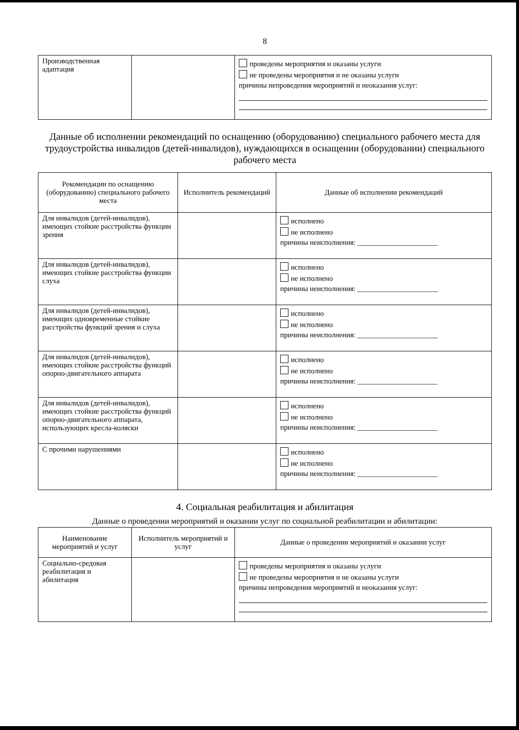8
| Производственная адаптация | | проведены мероприятия и оказаны услуги не проведены мероприятия и не оказаны услуги причины непроведения мероприятий и неоказания услуг: |
Данные об исполнении рекомендаций по оснащению (оборудованию) специального рабочего места для трудоустройства инвалидов (детей-инвалидов), нуждающихся в оснащении (оборудовании) специального рабочего места
| Рекомендации по оснащению (оборудованию) специального рабочего места | Исполнитель рекомендаций | Данные об исполнении рекомендаций |
| --- | --- | --- |
| Для инвалидов (детей-инвалидов), имеющих стойкие расстройства функции зрения | | исполнено не исполнено причины неисполнения: ______________________ |
| Для инвалидов (детей-инвалидов), имеющих стойкие расстройства функции слуха | | исполнено не исполнено причины неисполнения: ______________________ |
| Для инвалидов (детей-инвалидов), имеющих одновременные стойкие расстройства функций зрения и слуха | | исполнено не исполнено причины неисполнения: ______________________ |
| Для инвалидов (детей-инвалидов), имеющих стойкие расстройства функций опорно-двигательного аппарата | | исполнено не исполнено причины неисполнения: ______________________ |
| Для инвалидов (детей-инвалидов), имеющих стойкие расстройства функций опорно-двигательного аппарата, использующих кресла-коляски | | исполнено не исполнено причины неисполнения: ______________________ |
| С прочими нарушениями | | исполнено не исполнено причины неисполнения: ______________________ |
4. Социальная реабилитация и абилитация
Данные о проведении мероприятий и оказании услуг по социальной реабилитации и абилитации:
| Наименование мероприятий и услуг | Исполнитель мероприятий и услуг | Данные о проведении мероприятий и оказании услуг |
| --- | --- | --- |
| Социально-средовая реабилитация и абилитация | | проведены мероприятия и оказаны услуги не проведены мероприятия и не оказаны услуги причины непроведения мероприятий и неоказания услуг: |